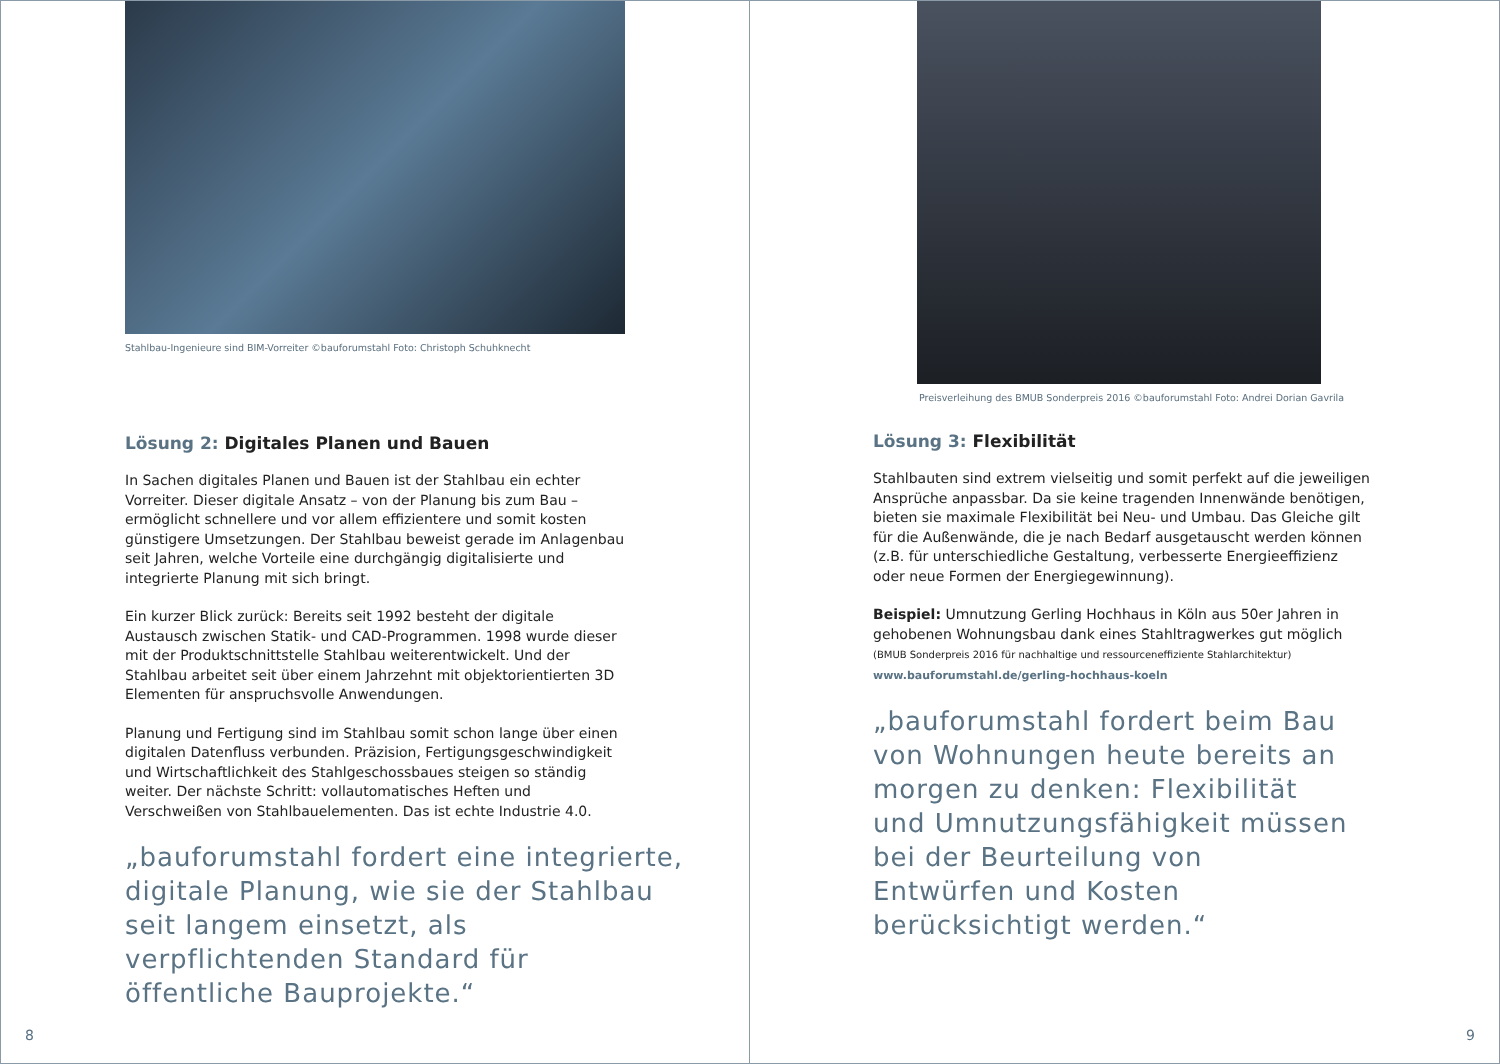Stahlbau-Ingenieure sind BIM-Vorreiter ©bauforumstahl Foto: Christoph Schuhknecht
Lösung 2: Digitales Planen und Bauen
In Sachen digitales Planen und Bauen ist der Stahlbau ein echter Vorreiter. Dieser digitale Ansatz – von der Planung bis zum Bau – ermöglicht schnellere und vor allem effizientere und somit kosten günstigere Umsetzungen. Der Stahlbau beweist gerade im Anlagenbau seit Jahren, welche Vorteile eine durchgängig digitalisierte und integrierte Planung mit sich bringt.
Ein kurzer Blick zurück: Bereits seit 1992 besteht der digitale Austausch zwischen Statik- und CAD-Programmen. 1998 wurde dieser mit der Produktschnittstelle Stahlbau weiterentwickelt. Und der Stahlbau arbeitet seit über einem Jahrzehnt mit objektorientierten 3D Elementen für anspruchsvolle Anwendungen.
Planung und Fertigung sind im Stahlbau somit schon lange über einen digitalen Datenfluss verbunden. Präzision, Fertigungsgeschwindigkeit und Wirtschaftlichkeit des Stahlgeschossbaues steigen so ständig weiter. Der nächste Schritt: vollautomatisches Heften und Verschweißen von Stahlbauelementen. Das ist echte Industrie 4.0.
„bauforumstahl fordert eine integrierte, digitale Planung, wie sie der Stahlbau seit langem einsetzt, als verpflichtenden Standard für öffentliche Bauprojekte.“
8
Preisverleihung des BMUB Sonderpreis 2016 ©bauforumstahl Foto: Andrei Dorian Gavrila
Lösung 3: Flexibilität
Stahlbauten sind extrem vielseitig und somit perfekt auf die jeweiligen Ansprüche anpassbar. Da sie keine tragenden Innenwände benötigen, bieten sie maximale Flexibilität bei Neu- und Umbau. Das Gleiche gilt für die Außenwände, die je nach Bedarf ausgetauscht werden können (z.B. für unterschiedliche Gestaltung, verbesserte Energieeffizienz oder neue Formen der Energiegewinnung).
Beispiel: Umnutzung Gerling Hochhaus in Köln aus 50er Jahren in gehobenen Wohnungsbau dank eines Stahltragwerkes gut möglich
(BMUB Sonderpreis 2016 für nachhaltige und ressourceneffiziente Stahlarchitektur)
www.bauforumstahl.de/gerling-hochhaus-koeln
„bauforumstahl fordert beim Bau von Wohnungen heute bereits an morgen zu denken: Flexibilität und Umnutzungsfähigkeit müssen bei der Beurteilung von Entwürfen und Kosten berücksichtigt werden.“
9